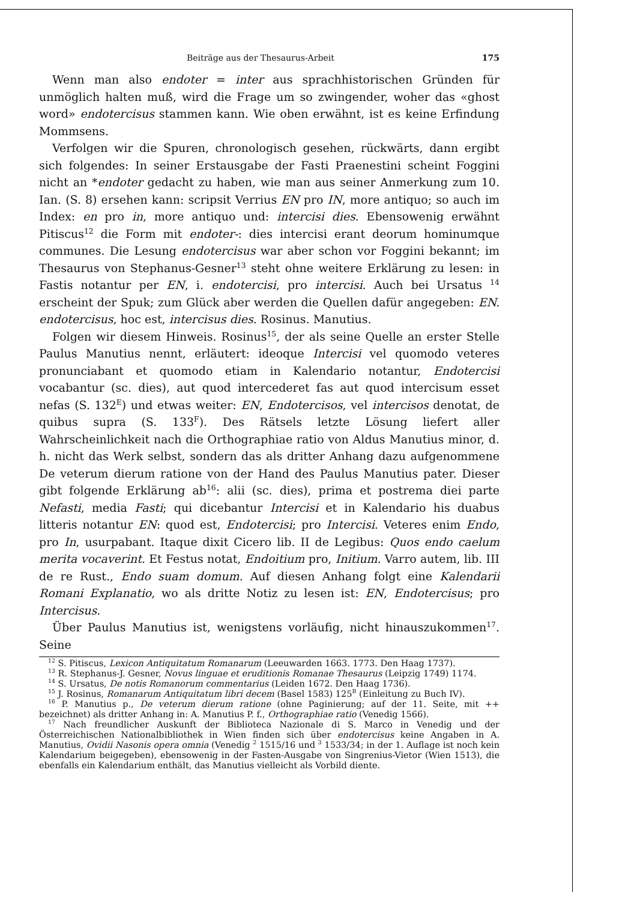Beiträge aus der Thesaurus-Arbeit 175
Wenn man also endoter = inter aus sprachhistorischen Gründen für unmöglich halten muß, wird die Frage um so zwingender, woher das «ghost word» endotercisus stammen kann. Wie oben erwähnt, ist es keine Erfindung Mommsens.
Verfolgen wir die Spuren, chronologisch gesehen, rückwärts, dann ergibt sich folgendes: In seiner Erstausgabe der Fasti Praenestini scheint Foggini nicht an *endoter gedacht zu haben, wie man aus seiner Anmerkung zum 10. Ian. (S. 8) ersehen kann: scripsit Verrius EN pro IN, more antiquo; so auch im Index: en pro in, more antiquo und: intercisi dies. Ebensowenig erwähnt Pitiscus<sup>12</sup> die Form mit endoter-: dies intercisi erant deorum hominumque communes. Die Lesung endotercisus war aber schon vor Foggini bekannt; im Thesaurus von Stephanus-Gesner<sup>13</sup> steht ohne weitere Erklärung zu lesen: in Fastis notantur per EN, i. endotercisi, pro intercisi. Auch bei Ursatus <sup>14</sup> erscheint der Spuk; zum Glück aber werden die Quellen dafür angegeben: EN. endotercisus, hoc est, intercisus dies. Rosinus. Manutius.
Folgen wir diesem Hinweis. Rosinus<sup>15</sup>, der als seine Quelle an erster Stelle Paulus Manutius nennt, erläutert: ideoque Intercisi vel quomodo veteres pronunciabant et quomodo etiam in Kalendario notantur, Endotercisi vocabantur (sc. dies), aut quod intercederet fas aut quod intercisum esset nefas (S. 132<sup>E</sup>) und etwas weiter: EN, Endotercisos, vel intercisos denotat, de quibus supra (S. 133<sup>F</sup>). Des Rätsels letzte Lösung liefert aller Wahrscheinlichkeit nach die Orthographiae ratio von Aldus Manutius minor, d. h. nicht das Werk selbst, sondern das als dritter Anhang dazu aufgenommene De veterum dierum ratione von der Hand des Paulus Manutius pater. Dieser gibt folgende Erklärung ab<sup>16</sup>: alii (sc. dies), prima et postrema diei parte Nefasti, media Fasti; qui dicebantur Intercisi et in Kalendario his duabus litteris notantur EN: quod est, Endotercisi; pro Intercisi. Veteres enim Endo, pro In, usurpabant. Itaque dixit Cicero lib. II de Legibus: Quos endo caelum merita vocaverint. Et Festus notat, Endoitium pro, Initium. Varro autem, lib. III de re Rust., Endo suam domum. Auf diesen Anhang folgt eine Kalendarii Romani Explanatio, wo als dritte Notiz zu lesen ist: EN, Endotercisus; pro Intercisus.
Über Paulus Manutius ist, wenigstens vorläufig, nicht hinauszukommen<sup>17</sup>. Seine
<sup>12</sup> S. Pitiscus, Lexicon Antiquitatum Romanarum (Leeuwarden 1663. 1773. Den Haag 1737).
<sup>13</sup> R. Stephanus-J. Gesner, Novus linguae et eruditionis Romanae Thesaurus (Leipzig 1749) 1174.
<sup>14</sup> S. Ursatus, De notis Romanorum commentarius (Leiden 1672. Den Haag 1736).
<sup>15</sup> J. Rosinus, Romanarum Antiquitatum libri decem (Basel 1583) 125<sup>B</sup> (Einleitung zu Buch IV).
<sup>16</sup> P. Manutius p., De veterum dierum ratione (ohne Paginierung; auf der 11. Seite, mit ++ bezeichnet) als dritter Anhang in: A. Manutius P. f., Orthographiae ratio (Venedig 1566).
<sup>17</sup> Nach freundlicher Auskunft der Biblioteca Nazionale di S. Marco in Venedig und der Österreichischen Nationalbibliothek in Wien finden sich über endotercisus keine Angaben in A. Manutius, Ovidii Nasonis opera omnia (Venedig <sup>2</sup> 1515/16 und <sup>3</sup> 1533/34; in der 1. Auflage ist noch kein Kalendarium beigegeben), ebensowenig in der Fasten-Ausgabe von Singrenius-Vietor (Wien 1513), die ebenfalls ein Kalendarium enthält, das Manutius vielleicht als Vorbild diente.